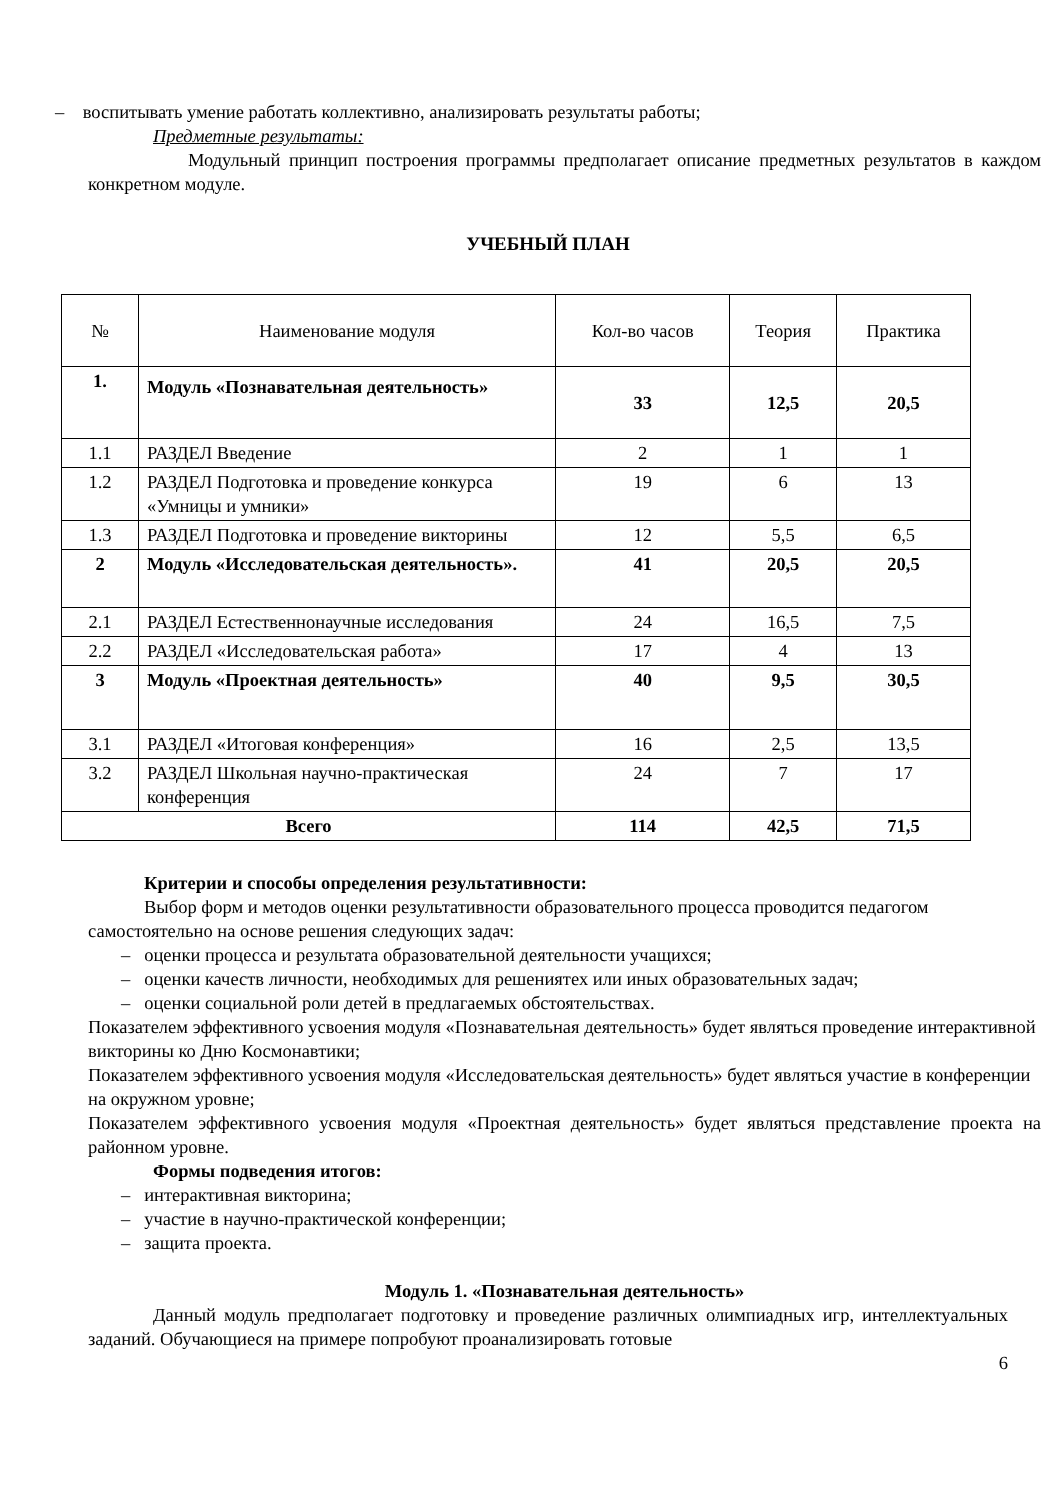– воспитывать умение работать коллективно, анализировать результаты работы;
Предметные результаты:
Модульный принцип построения программы предполагает описание предметных результатов в каждом конкретном модуле.
УЧЕБНЫЙ ПЛАН
| № | Наименование модуля | Кол-во часов | Теория | Практика |
| --- | --- | --- | --- | --- |
| 1. | Модуль «Познавательная деятельность» | 33 | 12,5 | 20,5 |
| 1.1 | РАЗДЕЛ Введение | 2 | 1 | 1 |
| 1.2 | РАЗДЕЛ Подготовка и проведение конкурса «Умницы и умники» | 19 | 6 | 13 |
| 1.3 | РАЗДЕЛ Подготовка и проведение викторины | 12 | 5,5 | 6,5 |
| 2 | Модуль «Исследовательская деятельность». | 41 | 20,5 | 20,5 |
| 2.1 | РАЗДЕЛ Естественнонаучные исследования | 24 | 16,5 | 7,5 |
| 2.2 | РАЗДЕЛ «Исследовательская работа» | 17 | 4 | 13 |
| 3 | Модуль «Проектная деятельность» | 40 | 9,5 | 30,5 |
| 3.1 | РАЗДЕЛ «Итоговая конференция» | 16 | 2,5 | 13,5 |
| 3.2 | РАЗДЕЛ Школьная научно-практическая конференция | 24 | 7 | 17 |
| Всего | | 114 | 42,5 | 71,5 |
Критерии и способы определения результативности:
Выбор форм и методов оценки результативности образовательного процесса проводится педагогом самостоятельно на основе решения следующих задач:
– оценки процесса и результата образовательной деятельности учащихся;
– оценки качеств личности, необходимых для решениятех или иных образовательных задач;
– оценки социальной роли детей в предлагаемых обстоятельствах.
Показателем эффективного усвоения модуля «Познавательная деятельность» будет являться проведение интерактивной викторины ко Дню Космонавтики;
Показателем эффективного усвоения модуля «Исследовательская деятельность» будет являться участие в конференции на окружном уровне;
Показателем эффективного усвоения модуля «Проектная деятельность» будет являться представление проекта на районном уровне.
Формы подведения итогов:
– интерактивная викторина;
– участие в научно-практической конференции;
– защита проекта.
Модуль 1. «Познавательная деятельность»
Данный модуль предполагает подготовку и проведение различных олимпиадных игр, интеллектуальных заданий. Обучающиеся на примере попробуют проанализировать готовые
6